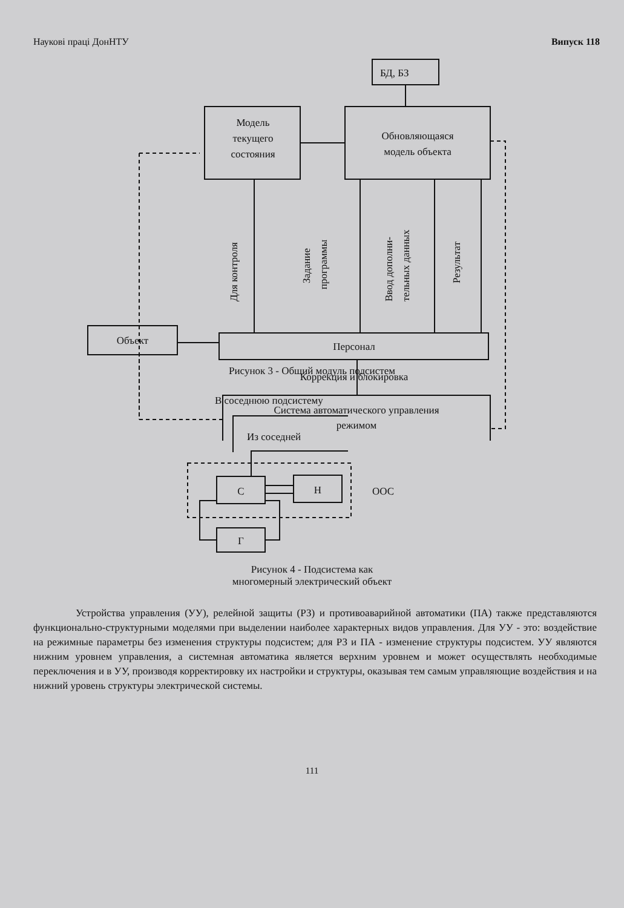Наукові праці ДонНТУ Випуск 118
БД, БЗ
Модель
текущего
состояния
Обновляющаяся
модель объекта
Объект
Персонал
Коррекция и блокировка
Система автоматического управления
режимом
Для контроля
Задание
программы
Ввод дополни-
тельных данных
Результат
Рисунок 3 - Общий модуль подсистем
В соседнюю подсистему
Из соседней
С
Н
Г
ООС
Рисунок 4 - Подсистема как
многомерный электрический объект
Устройства управления (УУ), релейной защиты (РЗ) и противоаварийной автоматики (ПА) также представляются функционально-структурными моделями при выделении наиболее характерных видов управления. Для УУ - это: воздействие на режимные параметры без изменения структуры подсистем; для РЗ и ПА - изменение структуры подсистем. УУ являются нижним уровнем управления, а системная автоматика является верхним уровнем и может осуществлять необходимые переключения и в УУ, производя корректировку их настройки и структуры, оказывая тем самым управляющие воздействия и на нижний уровень структуры электрической системы.
111